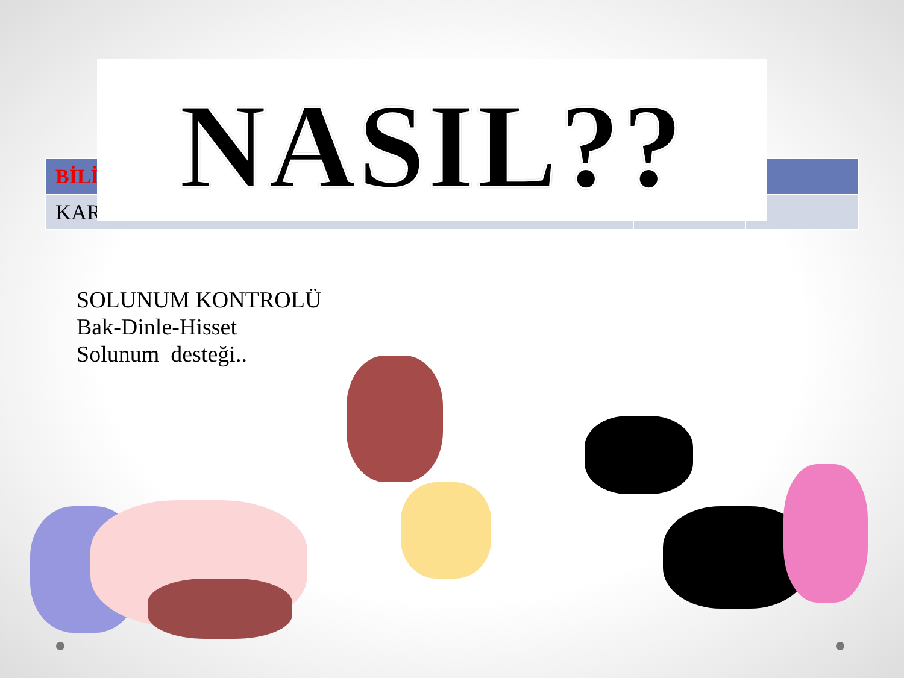| BİLİ | | |
| --- | --- | --- |
| KAR | | |
NASIL??
SOLUNUM KONTROLÜ
Bak-Dinle-Hisset
Solunum desteği..